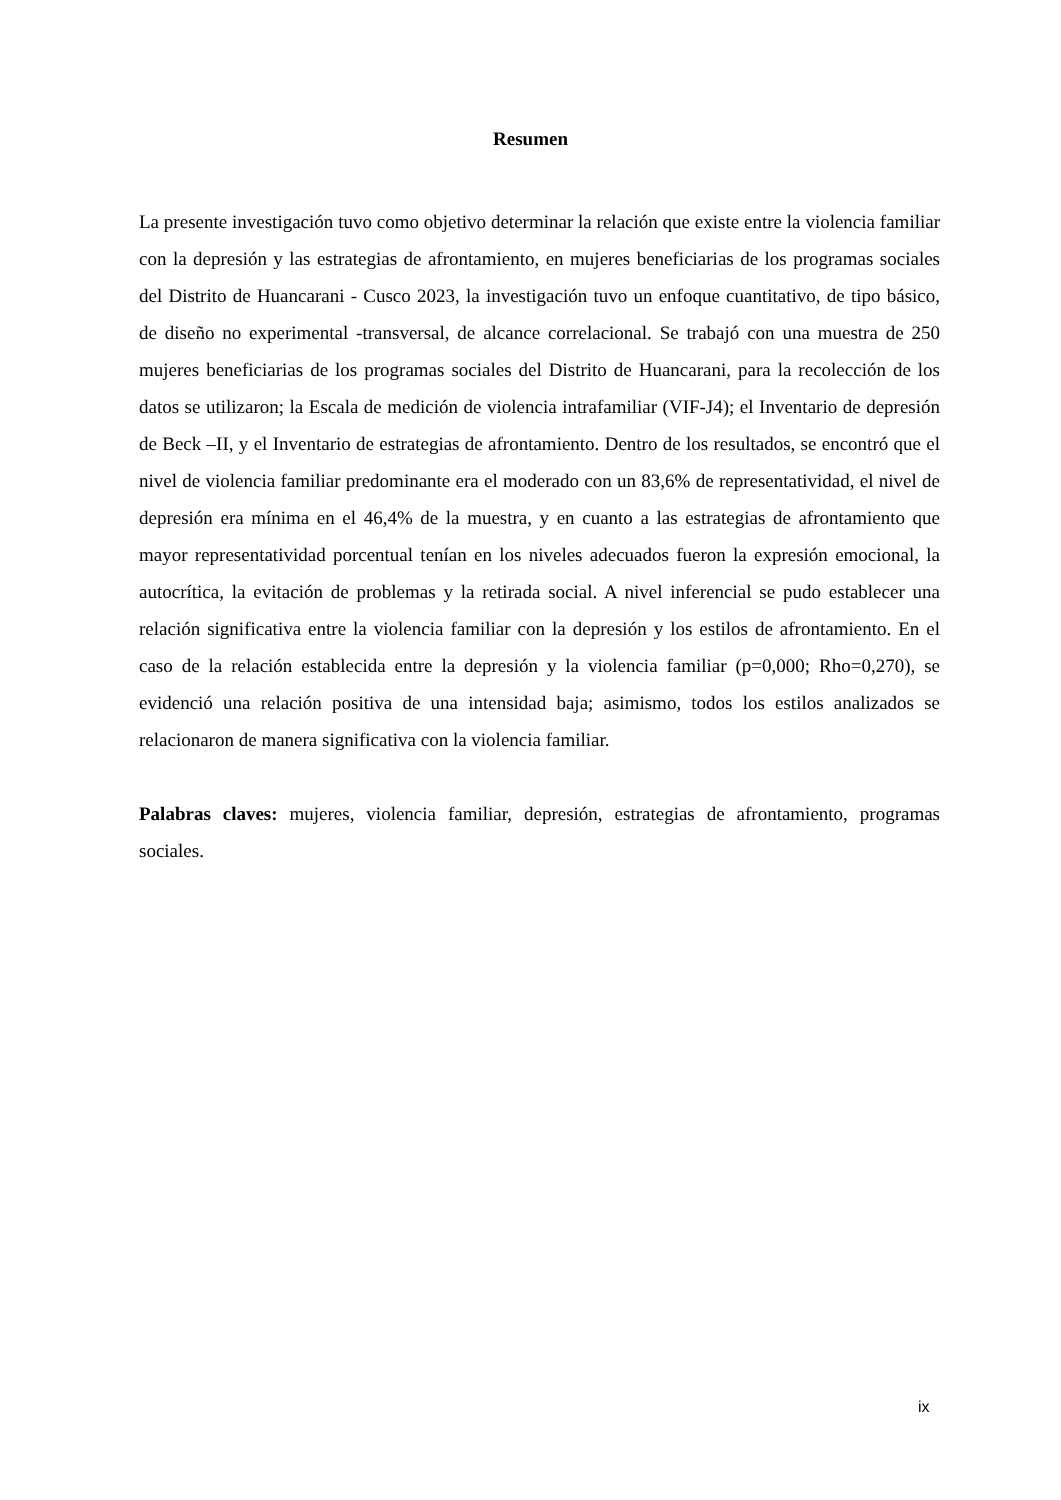Resumen
La presente investigación tuvo como objetivo determinar la relación que existe entre la violencia familiar con la depresión y las estrategias de afrontamiento, en mujeres beneficiarias de los programas sociales del Distrito de Huancarani - Cusco 2023, la investigación tuvo un enfoque cuantitativo, de tipo básico, de diseño no experimental -transversal, de alcance correlacional. Se trabajó con una muestra de 250 mujeres beneficiarias de los programas sociales del Distrito de Huancarani, para la recolección de los datos se utilizaron; la Escala de medición de violencia intrafamiliar (VIF-J4); el Inventario de depresión de Beck –II, y el Inventario de estrategias de afrontamiento. Dentro de los resultados, se encontró que el nivel de violencia familiar predominante era el moderado con un 83,6% de representatividad, el nivel de depresión era mínima en el 46,4% de la muestra, y en cuanto a las estrategias de afrontamiento que mayor representatividad porcentual tenían en los niveles adecuados fueron la expresión emocional, la autocrítica, la evitación de problemas y la retirada social. A nivel inferencial se pudo establecer una relación significativa entre la violencia familiar con la depresión y los estilos de afrontamiento. En el caso de la relación establecida entre la depresión y la violencia familiar (p=0,000; Rho=0,270), se evidenció una relación positiva de una intensidad baja; asimismo, todos los estilos analizados se relacionaron de manera significativa con la violencia familiar.
Palabras claves: mujeres, violencia familiar, depresión, estrategias de afrontamiento, programas sociales.
ix